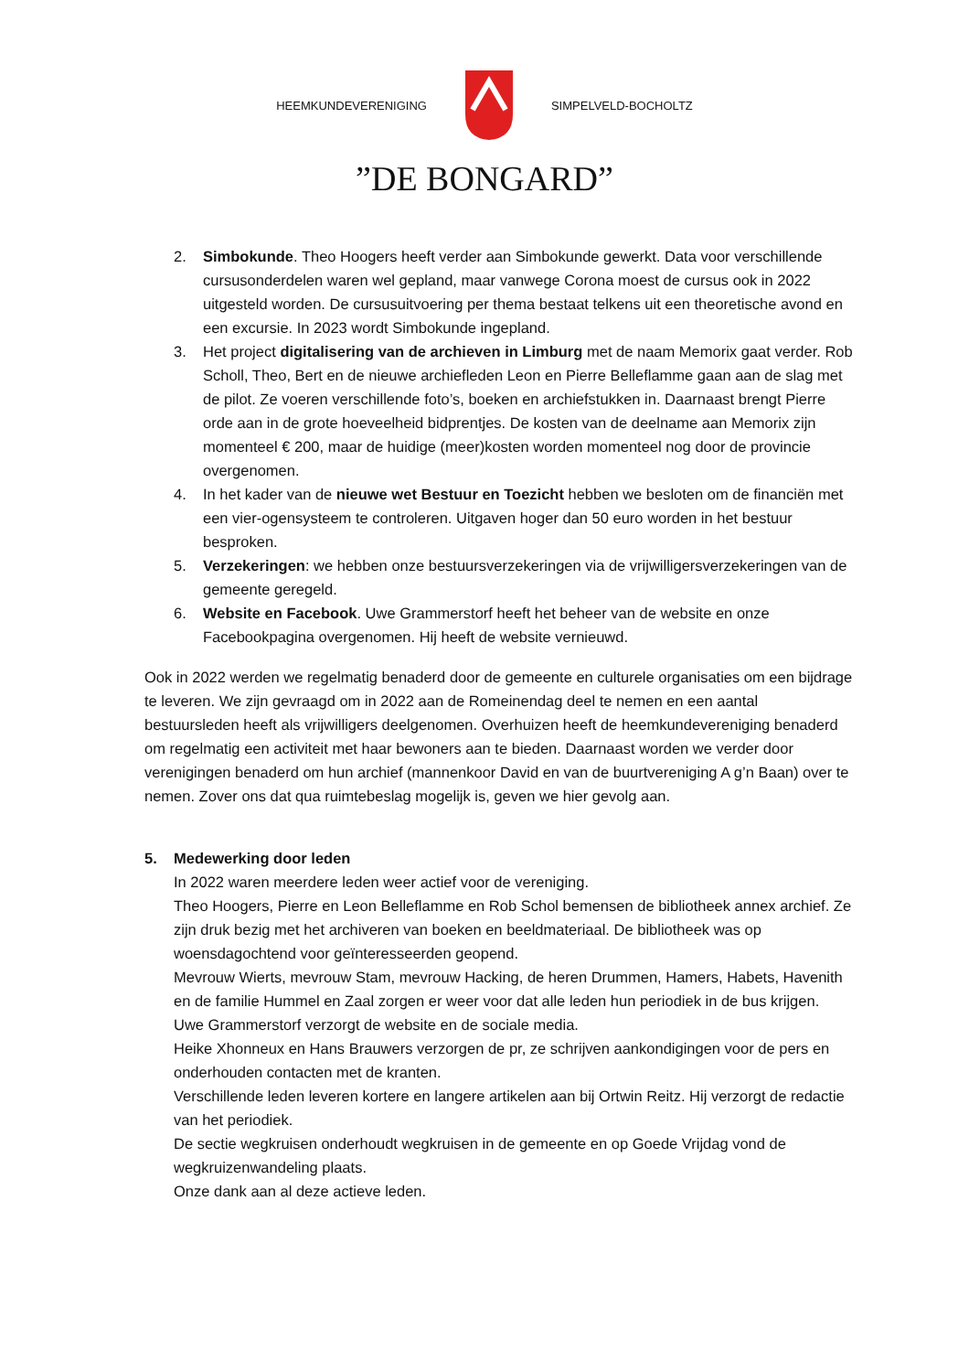HEEMKUNDEVERENIGING SIMPELVELD-BOCHOLTZ
”DE BONGARD”
2. Simbokunde. Theo Hoogers heeft verder aan Simbokunde gewerkt. Data voor verschillende cursusonderdelen waren wel gepland, maar vanwege Corona moest de cursus ook in 2022 uitgesteld worden. De cursusuitvoering per thema bestaat telkens uit een theoretische avond en een excursie. In 2023 wordt Simbokunde ingepland.
3. Het project digitalisering van de archieven in Limburg met de naam Memorix gaat verder. Rob Scholl, Theo, Bert en de nieuwe archiefleden Leon en Pierre Belleflamme gaan aan de slag met de pilot. Ze voeren verschillende foto’s, boeken en archiefstukken in. Daarnaast brengt Pierre orde aan in de grote hoeveelheid bidprentjes. De kosten van de deelname aan Memorix zijn momenteel € 200, maar de huidige (meer)kosten worden momenteel nog door de provincie overgenomen.
4. In het kader van de nieuwe wet Bestuur en Toezicht hebben we besloten om de financiën met een vier-ogensysteem te controleren. Uitgaven hoger dan 50 euro worden in het bestuur besproken.
5. Verzekeringen: we hebben onze bestuursverzekeringen via de vrijwilligersverzekeringen van de gemeente geregeld.
6. Website en Facebook. Uwe Grammerstorf heeft het beheer van de website en onze Facebookpagina overgenomen. Hij heeft de website vernieuwd.
Ook in 2022 werden we regelmatig benaderd door de gemeente en culturele organisaties om een bijdrage te leveren. We zijn gevraagd om in 2022 aan de Romeinendag deel te nemen en een aantal bestuursleden heeft als vrijwilligers deelgenomen. Overhuizen heeft de heemkundevereniging benaderd om regelmatig een activiteit met haar bewoners aan te bieden. Daarnaast worden we verder door verenigingen benaderd om hun archief (mannenkoor David en van de buurtvereniging A g’n Baan) over te nemen. Zover ons dat qua ruimtebeslag mogelijk is, geven we hier gevolg aan.
5. Medewerking door leden
In 2022 waren meerdere leden weer actief voor de vereniging.
Theo Hoogers, Pierre en Leon Belleflamme en Rob Schol bemensen de bibliotheek annex archief. Ze zijn druk bezig met het archiveren van boeken en beeldmateriaal. De bibliotheek was op woensdagochtend voor geïnteresseerden geopend.
Mevrouw Wierts, mevrouw Stam, mevrouw Hacking, de heren Drummen, Hamers, Habets, Havenith en de familie Hummel en Zaal zorgen er weer voor dat alle leden hun periodiek in de bus krijgen.
Uwe Grammerstorf verzorgt de website en de sociale media.
Heike Xhonneux en Hans Brauwers verzorgen de pr, ze schrijven aankondigingen voor de pers en onderhouden contacten met de kranten.
Verschillende leden leveren kortere en langere artikelen aan bij Ortwin Reitz. Hij verzorgt de redactie van het periodiek.
De sectie wegkruisen onderhoudt wegkruisen in de gemeente en op Goede Vrijdag vond de wegkruizenwandeling plaats.
Onze dank aan al deze actieve leden.